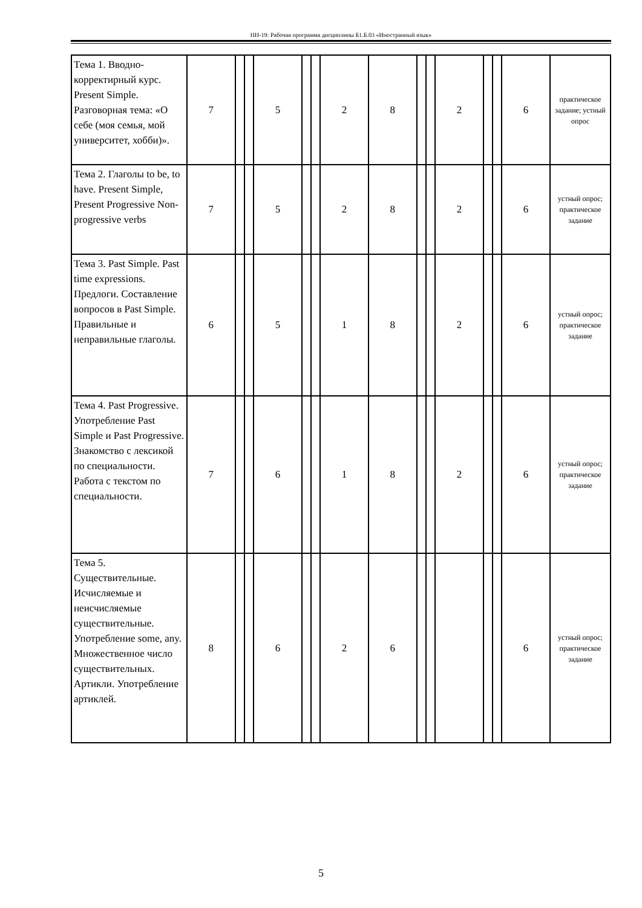НН-19: Рабочая программа дисциплины Б1.Б.03 «Иностранный язык»
| Тема 1. Вводно-корректирный курс. Present Simple. Разговорная тема: «О себе (моя семья, мой университет, хобби)». | 7 | | | 5 | | | 2 | 8 | | | 2 | | | 6 | практическое задание; устный опрос |
| Тема 2. Глаголы to be, to have. Present Simple, Present Progressive Non-progressive verbs | 7 | | | 5 | | | 2 | 8 | | | 2 | | | 6 | устный опрос; практическое задание |
| Тема 3. Past Simple. Past time expressions. Предлоги. Составление вопросов в Past Simple. Правильные и неправильные глаголы. | 6 | | | 5 | | | 1 | 8 | | | 2 | | | 6 | устный опрос; практическое задание |
| Тема 4. Past Progressive. Употребление Past Simple и Past Progressive. Знакомство с лексикой по специальности. Работа с текстом по специальности. | 7 | | | 6 | | | 1 | 8 | | | 2 | | | 6 | устный опрос; практическое задание |
| Тема 5. Существительные. Исчисляемые и неисчисляемые существительные. Употребление some, any. Множественное число существительных. Артикли. Употребление артиклей. | 8 | | | 6 | | | 2 | 6 | | | | | | 6 | устный опрос; практическое задание |
5